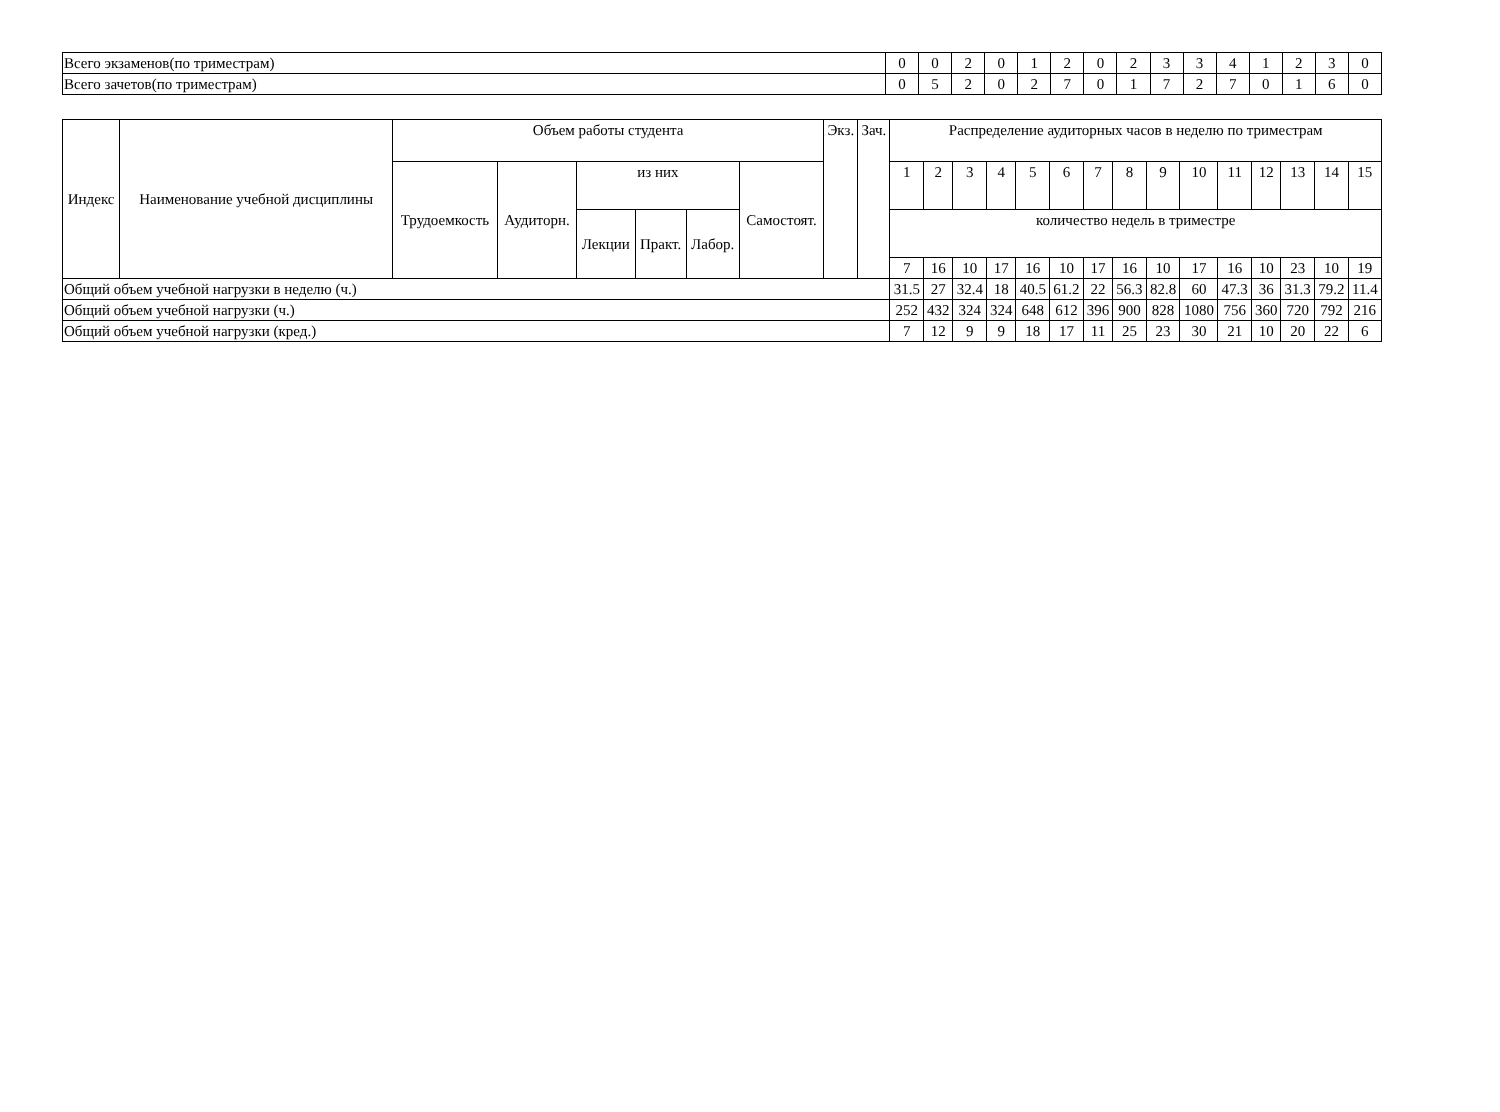| Всего экзаменов(по триместрам) | 0 | 0 | 2 | 0 | 1 | 2 | 0 | 2 | 3 | 3 | 4 | 1 | 2 | 3 | 0 |
| Всего зачетов(по триместрам) | 0 | 5 | 2 | 0 | 2 | 7 | 0 | 1 | 7 | 2 | 7 | 0 | 1 | 6 | 0 |
| Индекс | Наименование учебной дисциплины | Объем работы студента | | | | | | Экз. | Зач. | Распределение аудиторных часов в неделю по триместрам | | | | | | | | | | | | | | |
| --- | --- | --- | --- | --- | --- | --- | --- | --- | --- | --- | --- | --- | --- | --- | --- | --- | --- | --- | --- | --- | --- | --- | --- | --- |
| | | Трудоемкость | Аудиторн. | из них | | | Самостоят. | | | 1 | 2 | 3 | 4 | 5 | 6 | 7 | 8 | 9 | 10 | 11 | 12 | 13 | 14 | 15 |
| | | | | Лекции | Практ. | Лабор. | | | | количество недель в триместре | | | | | | | | | | | | | | |
| | | | | | | | | | | 7 | 16 | 10 | 17 | 16 | 10 | 17 | 16 | 10 | 17 | 16 | 10 | 23 | 10 | 19 |
| Общий объем учебной нагрузки в неделю (ч.) | | | | | | | | | | 31.5 | 27 | 32.4 | 18 | 40.5 | 61.2 | 22 | 56.3 | 82.8 | 60 | 47.3 | 36 | 31.3 | 79.2 | 11.4 |
| Общий объем учебной нагрузки (ч.) | | | | | | | | | | 252 | 432 | 324 | 324 | 648 | 612 | 396 | 900 | 828 | 1080 | 756 | 360 | 720 | 792 | 216 |
| Общий объем учебной нагрузки (кред.) | | | | | | | | | | 7 | 12 | 9 | 9 | 18 | 17 | 11 | 25 | 23 | 30 | 21 | 10 | 20 | 22 | 6 |